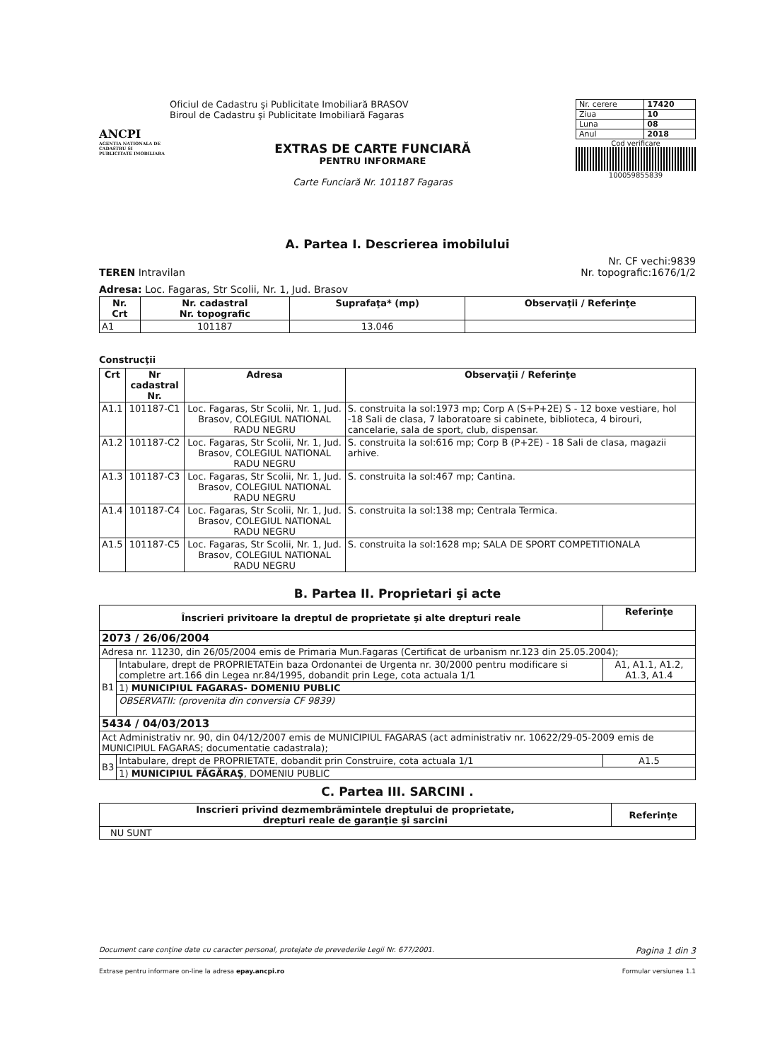ANCPI
AGENTIA NATIONALA DE CADASTRU SI PUBLICITATE IMOBILIARA
Oficiul de Cadastru şi Publicitate Imobiliară BRASOV
Biroul de Cadastru şi Publicitate Imobiliară Fagaras
EXTRAS DE CARTE FUNCIARĂ
PENTRU INFORMARE
Carte Funciară Nr. 101187 Fagaras
| Nr. cerere | 17420 |
| Ziua | 10 |
| Luna | 08 |
| Anul | 2018 |
Cod verificare
100059855839
A. Partea I. Descrierea imobilului
TEREN Intravilan Nr. CF vechi:9839
Nr. topografic:1676/1/2
Adresa: Loc. Fagaras, Str Scolii, Nr. 1, Jud. Brasov
| Nr. Crt | Nr. cadastral Nr. topografic | Suprafaţa* (mp) | Observaţii / Referinţe |
| --- | --- | --- | --- |
| A1 | 101187 | 13.046 | |
Construcţii
| Crt | Nr cadastral Nr. | Adresa | Observaţii / Referinţe |
| --- | --- | --- | --- |
| A1.1 | 101187-C1 | Loc. Fagaras, Str Scolii, Nr. 1, Jud. Brasov, COLEGIUL NATIONAL RADU NEGRU | S. construita la sol:1973 mp; Corp A (S+P+2E) S - 12 boxe vestiare, hol -18 Sali de clasa, 7 laboratoare si cabinete, biblioteca, 4 birouri, cancelarie, sala de sport, club, dispensar. |
| A1.2 | 101187-C2 | Loc. Fagaras, Str Scolii, Nr. 1, Jud. Brasov, COLEGIUL NATIONAL RADU NEGRU | S. construita la sol:616 mp; Corp B (P+2E) - 18 Sali de clasa, magazii arhive. |
| A1.3 | 101187-C3 | Loc. Fagaras, Str Scolii, Nr. 1, Jud. Brasov, COLEGIUL NATIONAL RADU NEGRU | S. construita la sol:467 mp; Cantina. |
| A1.4 | 101187-C4 | Loc. Fagaras, Str Scolii, Nr. 1, Jud. Brasov, COLEGIUL NATIONAL RADU NEGRU | S. construita la sol:138 mp; Centrala Termica. |
| A1.5 | 101187-C5 | Loc. Fagaras, Str Scolii, Nr. 1, Jud. Brasov, COLEGIUL NATIONAL RADU NEGRU | S. construita la sol:1628 mp; SALA DE SPORT COMPETITIONALA |
B. Partea II. Proprietari şi acte
| Înscrieri privitoare la dreptul de proprietate şi alte drepturi reale | | Referinţe |
| --- | --- | --- |
| 2073 / 26/06/2004 | | |
| Adresa nr. 11230, din 26/05/2004 emis de Primaria Mun.Fagaras (Certificat de urbanism nr.123 din 25.05.2004); | | |
| B1 | Intabulare, drept de PROPRIETATEin baza Ordonantei de Urgenta nr. 30/2000 pentru modificare si completre art.166 din Legea nr.84/1995, dobandit prin Lege, cota actuala 1/1 | A1, A1.1, A1.2, A1.3, A1.4 |
| | 1) MUNICIPIUL FAGARAS- DOMENIU PUBLIC | |
| | OBSERVATII: (provenita din conversia CF 9839) | |
| 5434 / 04/03/2013 | | |
| Act Administrativ nr. 90, din 04/12/2007 emis de MUNICIPIUL FAGARAS (act administrativ nr. 10622/29-05-2009 emis de MUNICIPIUL FAGARAS; documentatie cadastrala); | | |
| B3 | Intabulare, drept de PROPRIETATE, dobandit prin Construire, cota actuala 1/1 | A1.5 |
| | 1) MUNICIPIUL FĂGĂRAŞ , DOMENIU PUBLIC | |
C. Partea III. SARCINI .
| Inscrieri privind dezmembrămintele dreptului de proprietate, drepturi reale de garanţie şi sarcini | Referinţe |
| --- | --- |
| NU SUNT | |
Document care conţine date cu caracter personal, protejate de prevederile Legii Nr. 677/2001. Pagina 1 din 3
Extrase pentru informare on-line la adresa epay.ancpi.ro Formular versiunea 1.1